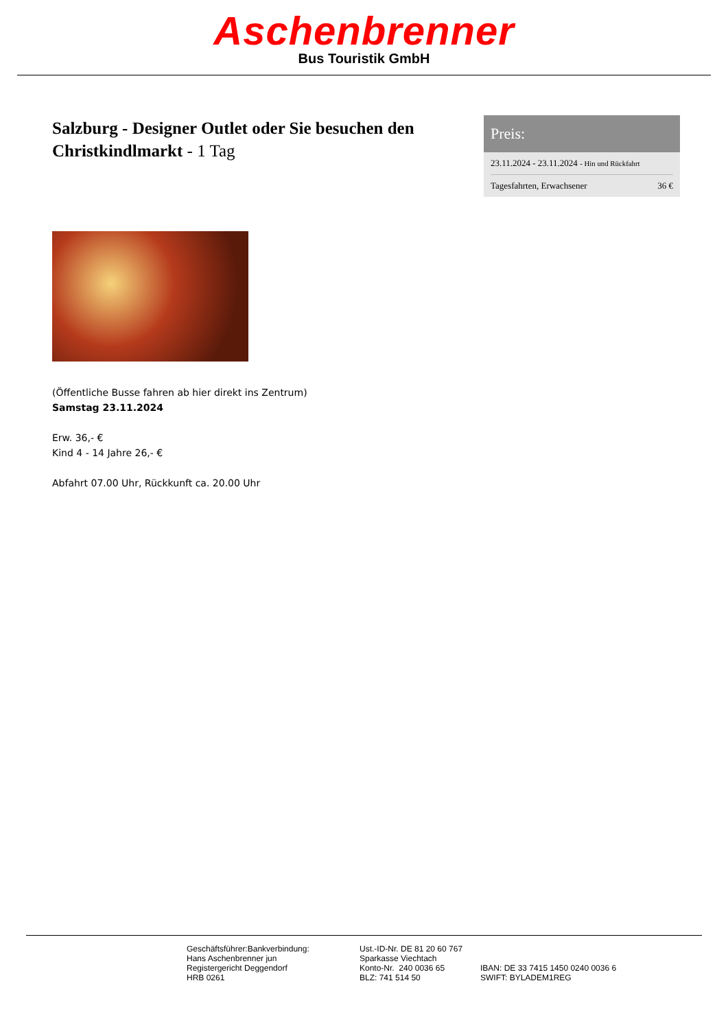Aschenbrenner
Bus Touristik GmbH
Salzburg - Designer Outlet oder Sie besuchen den Christkindlmarkt - 1 Tag
Preis:
| 23.11.2024 - 23.11.2024 - Hin und Rückfahrt | |
| Tagesfahrten, Erwachsener | 36 € |
(Öffentliche Busse fahren ab hier direkt ins Zentrum)
Samstag 23.11.2024
Erw. 36,- €
Kind 4 - 14 Jahre 26,- €
Abfahrt 07.00 Uhr, Rückkunft ca. 20.00 Uhr
Geschäftsführer:Bankverbindung:
Hans Aschenbrenner jun
Registergericht Deggendorf
HRB 0261
Ust.-ID-Nr. DE 81 20 60 767
Sparkasse Viechtach
Konto-Nr. 240 0036 65
BLZ: 741 514 50
IBAN: DE 33 7415 1450 0240 0036 6
SWIFT: BYLADEM1REG